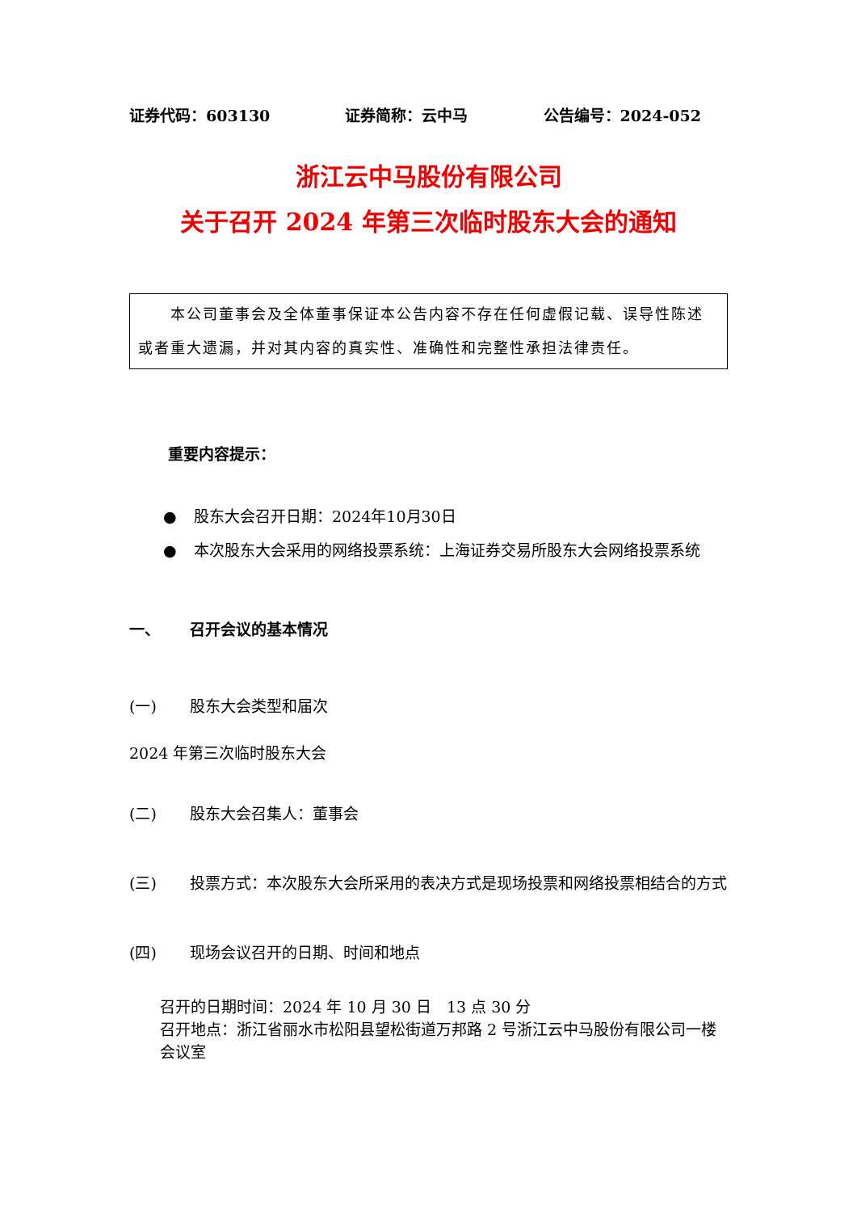证券代码：603130 证券简称：云中马 公告编号：2024-052
浙江云中马股份有限公司
关于召开 2024 年第三次临时股东大会的通知
　　本公司董事会及全体董事保证本公告内容不存在任何虚假记载、误导性陈述或者重大遗漏，并对其内容的真实性、准确性和完整性承担法律责任。
重要内容提示：
● 股东大会召开日期：2024年10月30日
● 本次股东大会采用的网络投票系统：上海证券交易所股东大会网络投票系统
一、 召开会议的基本情况
(一) 股东大会类型和届次
2024 年第三次临时股东大会
(二) 股东大会召集人：董事会
(三) 投票方式：本次股东大会所采用的表决方式是现场投票和网络投票相结合的方式
(四) 现场会议召开的日期、时间和地点
召开的日期时间：2024 年 10 月 30 日　13 点 30 分
召开地点：浙江省丽水市松阳县望松街道万邦路 2 号浙江云中马股份有限公司一楼会议室